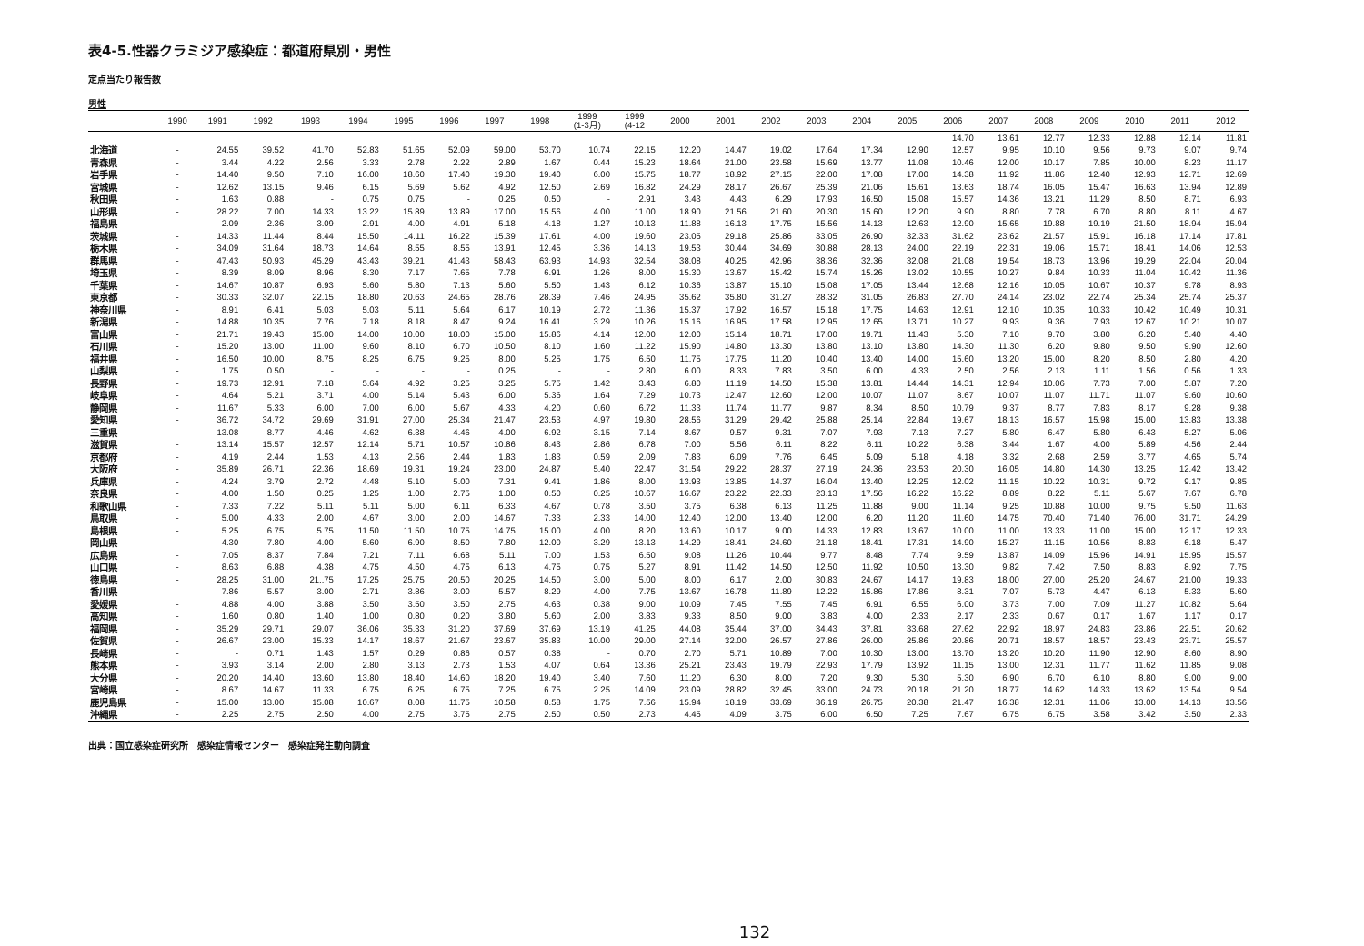表4-5.性器クラミジア感染症：都道府県別・男性
定点当たり報告数
男性
| | 1990 | 1991 | 1992 | 1993 | 1994 | 1995 | 1996 | 1997 | 1998 | 1999 (1-3月) | 1999 (4-12 | 2000 | 2001 | 2002 | 2003 | 2004 | 2005 | 2006 | 2007 | 2008 | 2009 | 2010 | 2011 | 2012 |
| --- | --- | --- | --- | --- | --- | --- | --- | --- | --- | --- | --- | --- | --- | --- | --- | --- | --- | --- | --- | --- | --- | --- | --- | --- |
| | | | | | | | | | | | | | | | | | | 14.70 | 13.61 | 12.77 | 12.33 | 12.88 | 12.14 | 11.81 |
| 北海道 | - | 24.55 | 39.52 | 41.70 | 52.83 | 51.65 | 52.09 | 59.00 | 53.70 | 10.74 | 22.15 | 12.20 | 14.47 | 19.02 | 17.64 | 17.34 | 12.90 | 12.57 | 9.95 | 10.10 | 9.56 | 9.73 | 9.07 | 9.74 |
| 青森県 | - | 3.44 | 4.22 | 2.56 | 3.33 | 2.78 | 2.22 | 2.89 | 1.67 | 0.44 | 15.23 | 18.64 | 21.00 | 23.58 | 15.69 | 13.77 | 11.08 | 10.46 | 12.00 | 10.17 | 7.85 | 10.00 | 8.23 | 11.17 |
| 岩手県 | - | 14.40 | 9.50 | 7.10 | 16.00 | 18.60 | 17.40 | 19.30 | 19.40 | 6.00 | 15.75 | 18.77 | 18.92 | 27.15 | 22.00 | 17.08 | 17.00 | 14.38 | 11.92 | 11.86 | 12.40 | 12.93 | 12.71 | 12.69 |
| 宮城県 | - | 12.62 | 13.15 | 9.46 | 6.15 | 5.69 | 5.62 | 4.92 | 12.50 | 2.69 | 16.82 | 24.29 | 28.17 | 26.67 | 25.39 | 21.06 | 15.61 | 13.63 | 18.74 | 16.05 | 15.47 | 16.63 | 13.94 | 12.89 |
| 秋田県 | - | 1.63 | 0.88 | - | 0.75 | 0.75 | - | 0.25 | 0.50 | - | 2.91 | 3.43 | 4.43 | 6.29 | 17.93 | 16.50 | 15.08 | 15.57 | 14.36 | 13.21 | 11.29 | 8.50 | 8.71 | 6.93 |
| 山形県 | - | 28.22 | 7.00 | 14.33 | 13.22 | 15.89 | 13.89 | 17.00 | 15.56 | 4.00 | 11.00 | 18.90 | 21.56 | 21.60 | 20.30 | 15.60 | 12.20 | 9.90 | 8.80 | 7.78 | 6.70 | 8.80 | 8.11 | 4.67 |
| 福島県 | - | 2.09 | 2.36 | 3.09 | 2.91 | 4.00 | 4.91 | 5.18 | 4.18 | 1.27 | 10.13 | 11.88 | 16.13 | 17.75 | 15.56 | 14.13 | 12.63 | 12.90 | 15.65 | 19.88 | 19.19 | 21.50 | 18.94 | 15.94 |
| 茨城県 | - | 14.33 | 11.44 | 8.44 | 15.50 | 14.11 | 16.22 | 15.39 | 17.61 | 4.00 | 19.60 | 23.05 | 29.18 | 25.86 | 33.05 | 26.90 | 32.33 | 31.62 | 23.62 | 21.57 | 15.91 | 16.18 | 17.14 | 17.81 |
| 栃木県 | - | 34.09 | 31.64 | 18.73 | 14.64 | 8.55 | 8.55 | 13.91 | 12.45 | 3.36 | 14.13 | 19.53 | 30.44 | 34.69 | 30.88 | 28.13 | 24.00 | 22.19 | 22.31 | 19.06 | 15.71 | 18.41 | 14.06 | 12.53 |
| 群馬県 | - | 47.43 | 50.93 | 45.29 | 43.43 | 39.21 | 41.43 | 58.43 | 63.93 | 14.93 | 32.54 | 38.08 | 40.25 | 42.96 | 38.36 | 32.36 | 32.08 | 21.08 | 19.54 | 18.73 | 13.96 | 19.29 | 22.04 | 20.04 |
| 埼玉県 | - | 8.39 | 8.09 | 8.96 | 8.30 | 7.17 | 7.65 | 7.78 | 6.91 | 1.26 | 8.00 | 15.30 | 13.67 | 15.42 | 15.74 | 15.26 | 13.02 | 10.55 | 10.27 | 9.84 | 10.33 | 11.04 | 10.42 | 11.36 |
| 千葉県 | - | 14.67 | 10.87 | 6.93 | 5.60 | 5.80 | 7.13 | 5.60 | 5.50 | 1.43 | 6.12 | 10.36 | 13.87 | 15.10 | 15.08 | 17.05 | 13.44 | 12.68 | 12.16 | 10.05 | 10.67 | 10.37 | 9.78 | 8.93 |
| 東京都 | - | 30.33 | 32.07 | 22.15 | 18.80 | 20.63 | 24.65 | 28.76 | 28.39 | 7.46 | 24.95 | 35.62 | 35.80 | 31.27 | 28.32 | 31.05 | 26.83 | 27.70 | 24.14 | 23.02 | 22.74 | 25.34 | 25.74 | 25.37 |
| 神奈川県 | - | 8.91 | 6.41 | 5.03 | 5.03 | 5.11 | 5.64 | 6.17 | 10.19 | 2.72 | 11.36 | 15.37 | 17.92 | 16.57 | 15.18 | 17.75 | 14.63 | 12.91 | 12.10 | 10.35 | 10.33 | 10.42 | 10.49 | 10.31 |
| 新潟県 | - | 14.88 | 10.35 | 7.76 | 7.18 | 8.18 | 8.47 | 9.24 | 16.41 | 3.29 | 10.26 | 15.16 | 16.95 | 17.58 | 12.95 | 12.65 | 13.71 | 10.27 | 9.93 | 9.36 | 7.93 | 12.67 | 10.21 | 10.07 |
| 富山県 | - | 21.71 | 19.43 | 15.00 | 14.00 | 10.00 | 18.00 | 15.00 | 15.86 | 4.14 | 12.00 | 12.00 | 15.14 | 18.71 | 17.00 | 19.71 | 11.43 | 5.30 | 7.10 | 9.70 | 3.80 | 6.20 | 5.40 | 4.40 |
| 石川県 | - | 15.20 | 13.00 | 11.00 | 9.60 | 8.10 | 6.70 | 10.50 | 8.10 | 1.60 | 11.22 | 15.90 | 14.80 | 13.30 | 13.80 | 13.10 | 13.80 | 14.30 | 11.30 | 6.20 | 9.80 | 9.50 | 9.90 | 12.60 |
| 福井県 | - | 16.50 | 10.00 | 8.75 | 8.25 | 6.75 | 9.25 | 8.00 | 5.25 | 1.75 | 6.50 | 11.75 | 17.75 | 11.20 | 10.40 | 13.40 | 14.00 | 15.60 | 13.20 | 15.00 | 8.20 | 8.50 | 2.80 | 4.20 |
| 山梨県 | - | 1.75 | 0.50 | - | - | - | - | 0.25 | - | - | 2.80 | 6.00 | 8.33 | 7.83 | 3.50 | 6.00 | 4.33 | 2.50 | 2.56 | 2.13 | 1.11 | 1.56 | 0.56 | 1.33 |
| 長野県 | - | 19.73 | 12.91 | 7.18 | 5.64 | 4.92 | 3.25 | 3.25 | 5.75 | 1.42 | 3.43 | 6.80 | 11.19 | 14.50 | 15.38 | 13.81 | 14.44 | 14.31 | 12.94 | 10.06 | 7.73 | 7.00 | 5.87 | 7.20 |
| 岐阜県 | - | 4.64 | 5.21 | 3.71 | 4.00 | 5.14 | 5.43 | 6.00 | 5.36 | 1.64 | 7.29 | 10.73 | 12.47 | 12.60 | 12.00 | 10.07 | 11.07 | 8.67 | 10.07 | 11.07 | 11.71 | 11.07 | 9.60 | 10.60 |
| 静岡県 | - | 11.67 | 5.33 | 6.00 | 7.00 | 6.00 | 5.67 | 4.33 | 4.20 | 0.60 | 6.72 | 11.33 | 11.74 | 11.77 | 9.87 | 8.34 | 8.50 | 10.79 | 9.37 | 8.77 | 7.83 | 8.17 | 9.28 | 9.38 |
| 愛知県 | - | 36.72 | 34.72 | 29.69 | 31.91 | 27.00 | 25.34 | 21.47 | 23.53 | 4.97 | 19.80 | 28.56 | 31.29 | 29.42 | 25.88 | 25.14 | 22.84 | 19.67 | 18.13 | 16.57 | 15.98 | 15.00 | 13.83 | 13.38 |
| 三重県 | - | 13.08 | 8.77 | 4.46 | 4.62 | 6.38 | 4.46 | 4.00 | 6.92 | 3.15 | 7.14 | 8.67 | 9.57 | 9.31 | 7.07 | 7.93 | 7.13 | 7.27 | 5.80 | 6.47 | 5.80 | 6.43 | 5.27 | 5.06 |
| 滋賀県 | - | 13.14 | 15.57 | 12.57 | 12.14 | 5.71 | 10.57 | 10.86 | 8.43 | 2.86 | 6.78 | 7.00 | 5.56 | 6.11 | 8.22 | 6.11 | 10.22 | 6.38 | 3.44 | 1.67 | 4.00 | 5.89 | 4.56 | 2.44 |
| 京都府 | - | 4.19 | 2.44 | 1.53 | 4.13 | 2.56 | 2.44 | 1.83 | 1.83 | 0.59 | 2.09 | 7.83 | 6.09 | 7.76 | 6.45 | 5.09 | 5.18 | 4.18 | 3.32 | 2.68 | 2.59 | 3.77 | 4.65 | 5.74 |
| 大阪府 | - | 35.89 | 26.71 | 22.36 | 18.69 | 19.31 | 19.24 | 23.00 | 24.87 | 5.40 | 22.47 | 31.54 | 29.22 | 28.37 | 27.19 | 24.36 | 23.53 | 20.30 | 16.05 | 14.80 | 14.30 | 13.25 | 12.42 | 13.42 |
| 兵庫県 | - | 4.24 | 3.79 | 2.72 | 4.48 | 5.10 | 5.00 | 7.31 | 9.41 | 1.86 | 8.00 | 13.93 | 13.85 | 14.37 | 16.04 | 13.40 | 12.25 | 12.02 | 11.15 | 10.22 | 10.31 | 9.72 | 9.17 | 9.85 |
| 奈良県 | - | 4.00 | 1.50 | 0.25 | 1.25 | 1.00 | 2.75 | 1.00 | 0.50 | 0.25 | 10.67 | 16.67 | 23.22 | 22.33 | 23.13 | 17.56 | 16.22 | 16.22 | 8.89 | 8.22 | 5.11 | 5.67 | 7.67 | 6.78 |
| 和歌山県 | - | 7.33 | 7.22 | 5.11 | 5.11 | 5.00 | 6.11 | 6.33 | 4.67 | 0.78 | 3.50 | 3.75 | 6.38 | 6.13 | 11.25 | 11.88 | 9.00 | 11.14 | 9.25 | 10.88 | 10.00 | 9.75 | 9.50 | 11.63 |
| 鳥取県 | - | 5.00 | 4.33 | 2.00 | 4.67 | 3.00 | 2.00 | 14.67 | 7.33 | 2.33 | 14.00 | 12.40 | 12.00 | 13.40 | 12.00 | 6.20 | 11.20 | 11.60 | 14.75 | 70.40 | 71.40 | 76.00 | 31.71 | 24.29 |
| 島根県 | - | 5.25 | 6.75 | 5.75 | 11.50 | 11.50 | 10.75 | 14.75 | 15.00 | 4.00 | 8.20 | 13.60 | 10.17 | 9.00 | 14.33 | 12.83 | 13.67 | 10.00 | 11.00 | 13.33 | 11.00 | 15.00 | 12.17 | 12.33 |
| 岡山県 | - | 4.30 | 7.80 | 4.00 | 5.60 | 6.90 | 8.50 | 7.80 | 12.00 | 3.29 | 13.13 | 14.29 | 18.41 | 24.60 | 21.18 | 18.41 | 17.31 | 14.90 | 15.27 | 11.15 | 10.56 | 8.83 | 6.18 | 5.47 |
| 広島県 | - | 7.05 | 8.37 | 7.84 | 7.21 | 7.11 | 6.68 | 5.11 | 7.00 | 1.53 | 6.50 | 9.08 | 11.26 | 10.44 | 9.77 | 8.48 | 7.74 | 9.59 | 13.87 | 14.09 | 15.96 | 14.91 | 15.95 | 15.57 |
| 山口県 | - | 8.63 | 6.88 | 4.38 | 4.75 | 4.50 | 4.75 | 6.13 | 4.75 | 0.75 | 5.27 | 8.91 | 11.42 | 14.50 | 12.50 | 11.92 | 10.50 | 13.30 | 9.82 | 7.42 | 7.50 | 8.83 | 8.92 | 7.75 |
| 徳島県 | - | 28.25 | 31.00 | 21..75 | 17.25 | 25.75 | 20.50 | 20.25 | 14.50 | 3.00 | 5.00 | 8.00 | 6.17 | 2.00 | 30.83 | 24.67 | 14.17 | 19.83 | 18.00 | 27.00 | 25.20 | 24.67 | 21.00 | 19.33 |
| 香川県 | - | 7.86 | 5.57 | 3.00 | 2.71 | 3.86 | 3.00 | 5.57 | 8.29 | 4.00 | 7.75 | 13.67 | 16.78 | 11.89 | 12.22 | 15.86 | 17.86 | 8.31 | 7.07 | 5.73 | 4.47 | 6.13 | 5.33 | 5.60 |
| 愛媛県 | - | 4.88 | 4.00 | 3.88 | 3.50 | 3.50 | 3.50 | 2.75 | 4.63 | 0.38 | 9.00 | 10.09 | 7.45 | 7.55 | 7.45 | 6.91 | 6.55 | 6.00 | 3.73 | 7.00 | 7.09 | 11.27 | 10.82 | 5.64 |
| 高知県 | - | 1.60 | 0.80 | 1.40 | 1.00 | 0.80 | 0.20 | 3.80 | 5.60 | 2.00 | 3.83 | 9.33 | 8.50 | 9.00 | 3.83 | 4.00 | 2.33 | 2.17 | 2.33 | 0.67 | 0.17 | 1.67 | 1.17 | 0.17 |
| 福岡県 | - | 35.29 | 29.71 | 29.07 | 36.06 | 35.33 | 31.20 | 37.69 | 37.69 | 13.19 | 41.25 | 44.08 | 35.44 | 37.00 | 34.43 | 37.81 | 33.68 | 27.62 | 22.92 | 18.97 | 24.83 | 23.86 | 22.51 | 20.62 |
| 佐賀県 | - | 26.67 | 23.00 | 15.33 | 14.17 | 18.67 | 21.67 | 23.67 | 35.83 | 10.00 | 29.00 | 27.14 | 32.00 | 26.57 | 27.86 | 26.00 | 25.86 | 20.86 | 20.71 | 18.57 | 18.57 | 23.43 | 23.71 | 25.57 |
| 長崎県 | - | - | 0.71 | 1.43 | 1.57 | 0.29 | 0.86 | 0.57 | 0.38 | - | 0.70 | 2.70 | 5.71 | 10.89 | 7.00 | 10.30 | 13.00 | 13.70 | 13.20 | 10.20 | 11.90 | 12.90 | 8.60 | 8.90 |
| 熊本県 | - | 3.93 | 3.14 | 2.00 | 2.80 | 3.13 | 2.73 | 1.53 | 4.07 | 0.64 | 13.36 | 25.21 | 23.43 | 19.79 | 22.93 | 17.79 | 13.92 | 11.15 | 13.00 | 12.31 | 11.77 | 11.62 | 11.85 | 9.08 |
| 大分県 | - | 20.20 | 14.40 | 13.60 | 13.80 | 18.40 | 14.60 | 18.20 | 19.40 | 3.40 | 7.60 | 11.20 | 6.30 | 8.00 | 7.20 | 9.30 | 5.30 | 5.30 | 6.90 | 6.70 | 6.10 | 8.80 | 9.00 | 9.00 |
| 宮崎県 | - | 8.67 | 14.67 | 11.33 | 6.75 | 6.25 | 6.75 | 7.25 | 6.75 | 2.25 | 14.09 | 23.09 | 28.82 | 32.45 | 33.00 | 24.73 | 20.18 | 21.20 | 18.77 | 14.62 | 14.33 | 13.62 | 13.54 | 9.54 |
| 鹿児島県 | - | 15.00 | 13.00 | 15.08 | 10.67 | 8.08 | 11.75 | 10.58 | 8.58 | 1.75 | 7.56 | 15.94 | 18.19 | 33.69 | 36.19 | 26.75 | 20.38 | 21.47 | 16.38 | 12.31 | 11.06 | 13.00 | 14.13 | 13.56 |
| 沖縄県 | - | 2.25 | 2.75 | 2.50 | 4.00 | 2.75 | 3.75 | 2.75 | 2.50 | 0.50 | 2.73 | 4.45 | 4.09 | 3.75 | 6.00 | 6.50 | 7.25 | 7.67 | 6.75 | 6.75 | 3.58 | 3.42 | 3.50 | 2.33 |
出典：国立感染症研究所　感染症情報センター　感染症発生動向調査
132